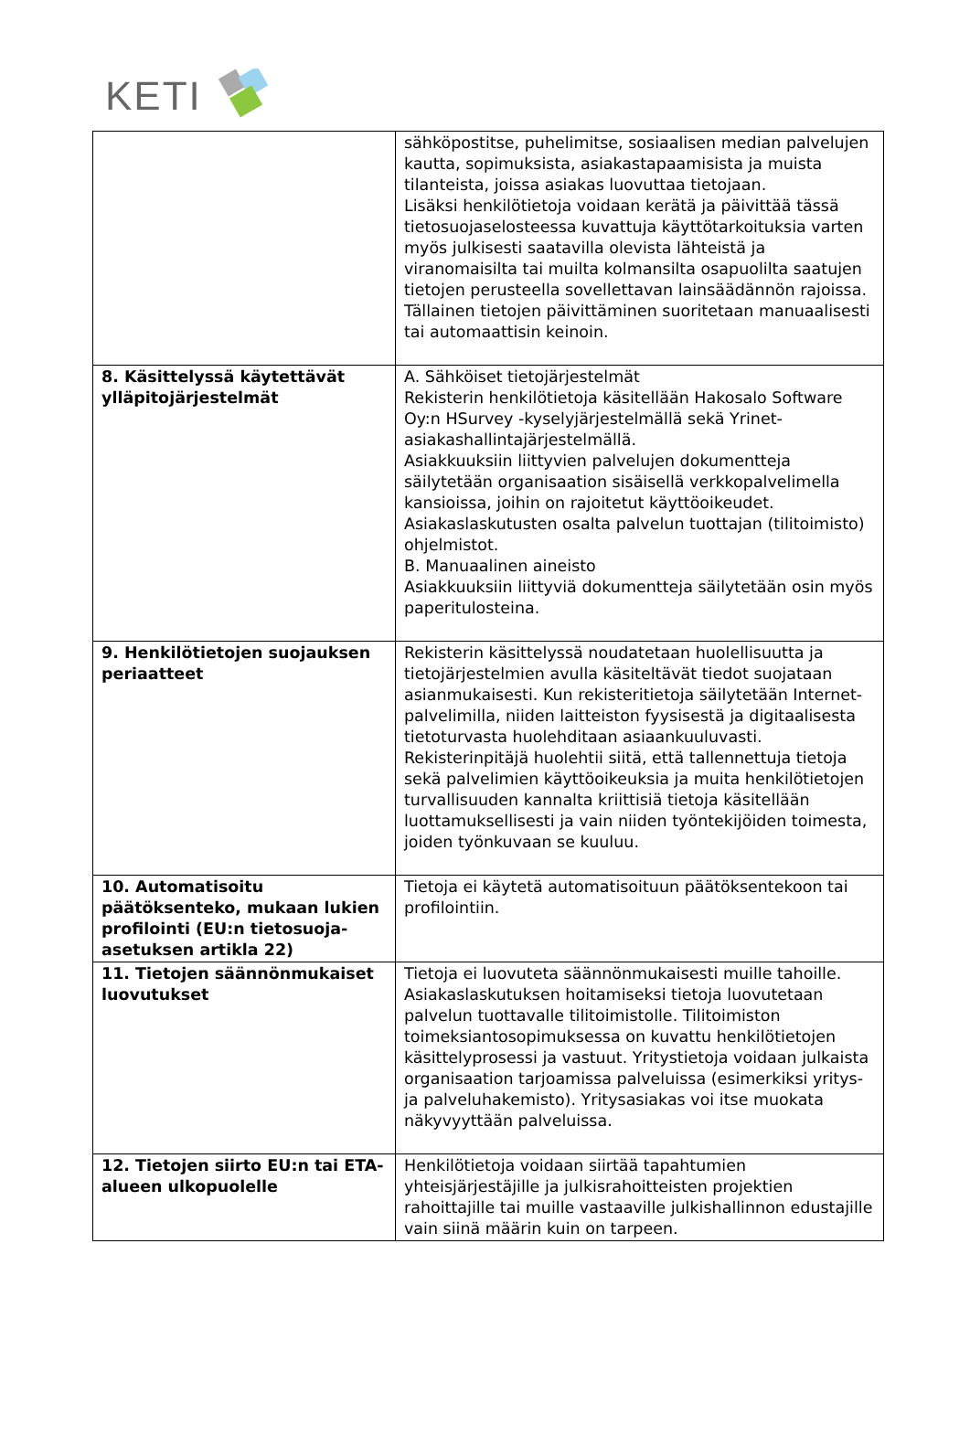KETI
| | sähköpostitse, puhelimitse, sosiaalisen median palvelujen kautta, sopimuksista, asiakastapaamisista ja muista tilanteista, joissa asiakas luovuttaa tietojaan. Lisäksi henkilötietoja voidaan kerätä ja päivittää tässä tietosuojaselosteessa kuvattuja käyttötarkoituksia varten myös julkisesti saatavilla olevista lähteistä ja viranomaisilta tai muilta kolmansilta osapuolilta saatujen tietojen perusteella sovellettavan lainsäädännön rajoissa. Tällainen tietojen päivittäminen suoritetaan manuaalisesti tai automaattisin keinoin. |
| 8. Käsittelyssä käytettävät ylläpitojärjestelmät | A. Sähköiset tietojärjestelmät Rekisterin henkilötietoja käsitellään Hakosalo Software Oy:n HSurvey -kyselyjärjestelmällä sekä Yrinet-asiakashallintajärjestelmällä. Asiakkuuksiin liittyvien palvelujen dokumentteja säilytetään organisaation sisäisellä verkkopalvelimella kansioissa, joihin on rajoitetut käyttöoikeudet. Asiakaslaskutusten osalta palvelun tuottajan (tilitoimisto) ohjelmistot. B. Manuaalinen aineisto Asiakkuuksiin liittyviä dokumentteja säilytetään osin myös paperitulosteina. |
| 9. Henkilötietojen suojauksen periaatteet | Rekisterin käsittelyssä noudatetaan huolellisuutta ja tietojärjestelmien avulla käsiteltävät tiedot suojataan asianmukaisesti. Kun rekisteritietoja säilytetään Internet-palvelimilla, niiden laitteiston fyysisestä ja digitaalisesta tietoturvasta huolehditaan asiaankuuluvasti. Rekisterinpitäjä huolehtii siitä, että tallennettuja tietoja sekä palvelimien käyttöoikeuksia ja muita henkilötietojen turvallisuuden kannalta kriittisiä tietoja käsitellään luottamuksellisesti ja vain niiden työntekijöiden toimesta, joiden työnkuvaan se kuuluu. |
| 10. Automatisoitu päätöksenteko, mukaan lukien profilointi (EU:n tietosuoja-asetuksen artikla 22) | Tietoja ei käytetä automatisoituun päätöksentekoon tai profilointiin. |
| 11. Tietojen säännönmukaiset luovutukset | Tietoja ei luovuteta säännönmukaisesti muille tahoille. Asiakaslaskutuksen hoitamiseksi tietoja luovutetaan palvelun tuottavalle tilitoimistolle. Tilitoimiston toimeksiantosopimuksessa on kuvattu henkilötietojen käsittelyprosessi ja vastuut. Yritystietoja voidaan julkaista organisaation tarjoamissa palveluissa (esimerkiksi yritys- ja palveluhakemisto). Yritysasiakas voi itse muokata näkyvyyttään palveluissa. |
| 12. Tietojen siirto EU:n tai ETA-alueen ulkopuolelle | Henkilötietoja voidaan siirtää tapahtumien yhteisjärjestäjille ja julkisrahoitteisten projektien rahoittajille tai muille vastaaville julkishallinnon edustajille vain siinä määrin kuin on tarpeen. |